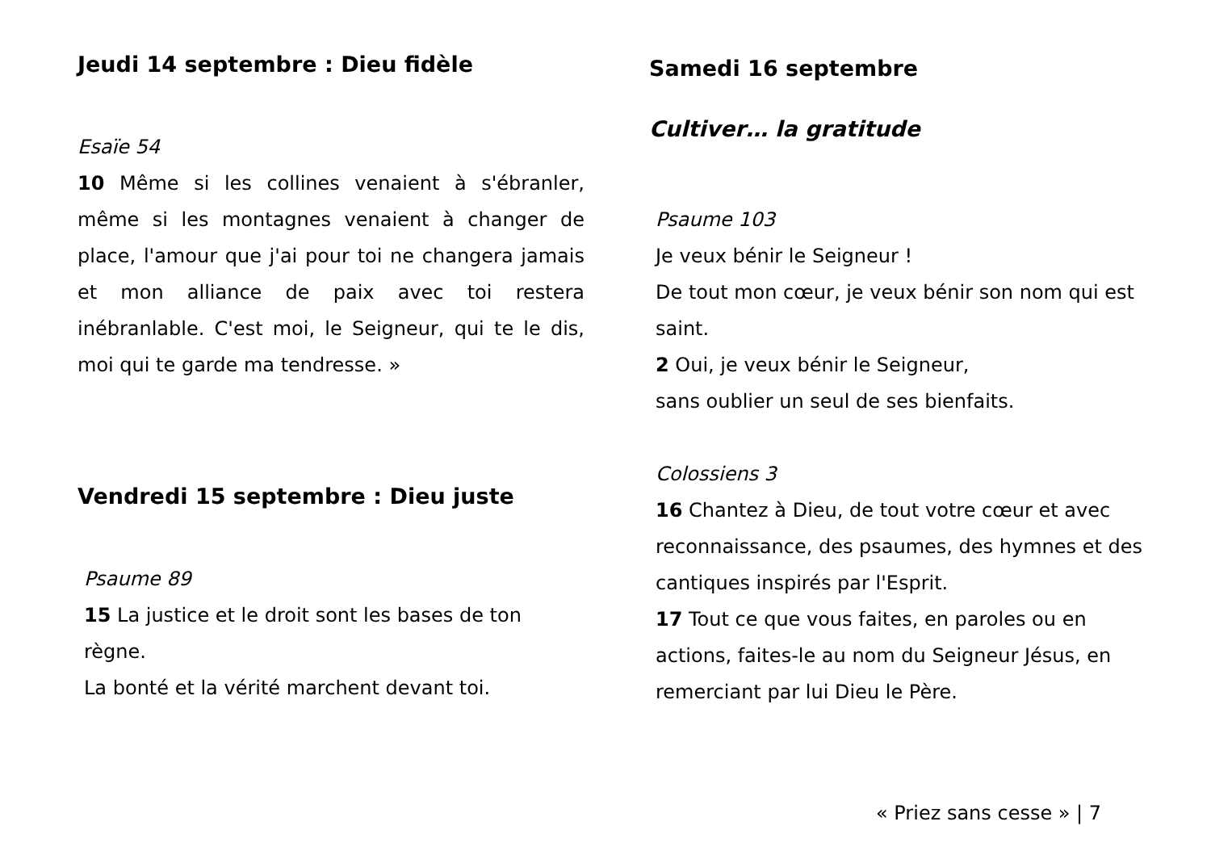Jeudi 14 septembre : Dieu fidèle
Esaïe 54
10 Même si les collines venaient à s'ébranler, même si les montagnes venaient à changer de place, l'amour que j'ai pour toi ne changera jamais et mon alliance de paix avec toi restera inébranlable. C'est moi, le Seigneur, qui te le dis, moi qui te garde ma tendresse. »
Vendredi 15 septembre : Dieu juste
Psaume 89
15 La justice et le droit sont les bases de ton
règne.
La bonté et la vérité marchent devant toi.
Samedi 16 septembre
Cultiver… la gratitude
Psaume 103
Je veux bénir le Seigneur !
De tout mon cœur, je veux bénir son nom qui est saint.
2 Oui, je veux bénir le Seigneur,
sans oublier un seul de ses bienfaits.
Colossiens 3
16 Chantez à Dieu, de tout votre cœur et avec reconnaissance, des psaumes, des hymnes et des cantiques inspirés par l'Esprit.
17 Tout ce que vous faites, en paroles ou en actions, faites-le au nom du Seigneur Jésus, en remerciant par lui Dieu le Père.
« Priez sans cesse » | 7